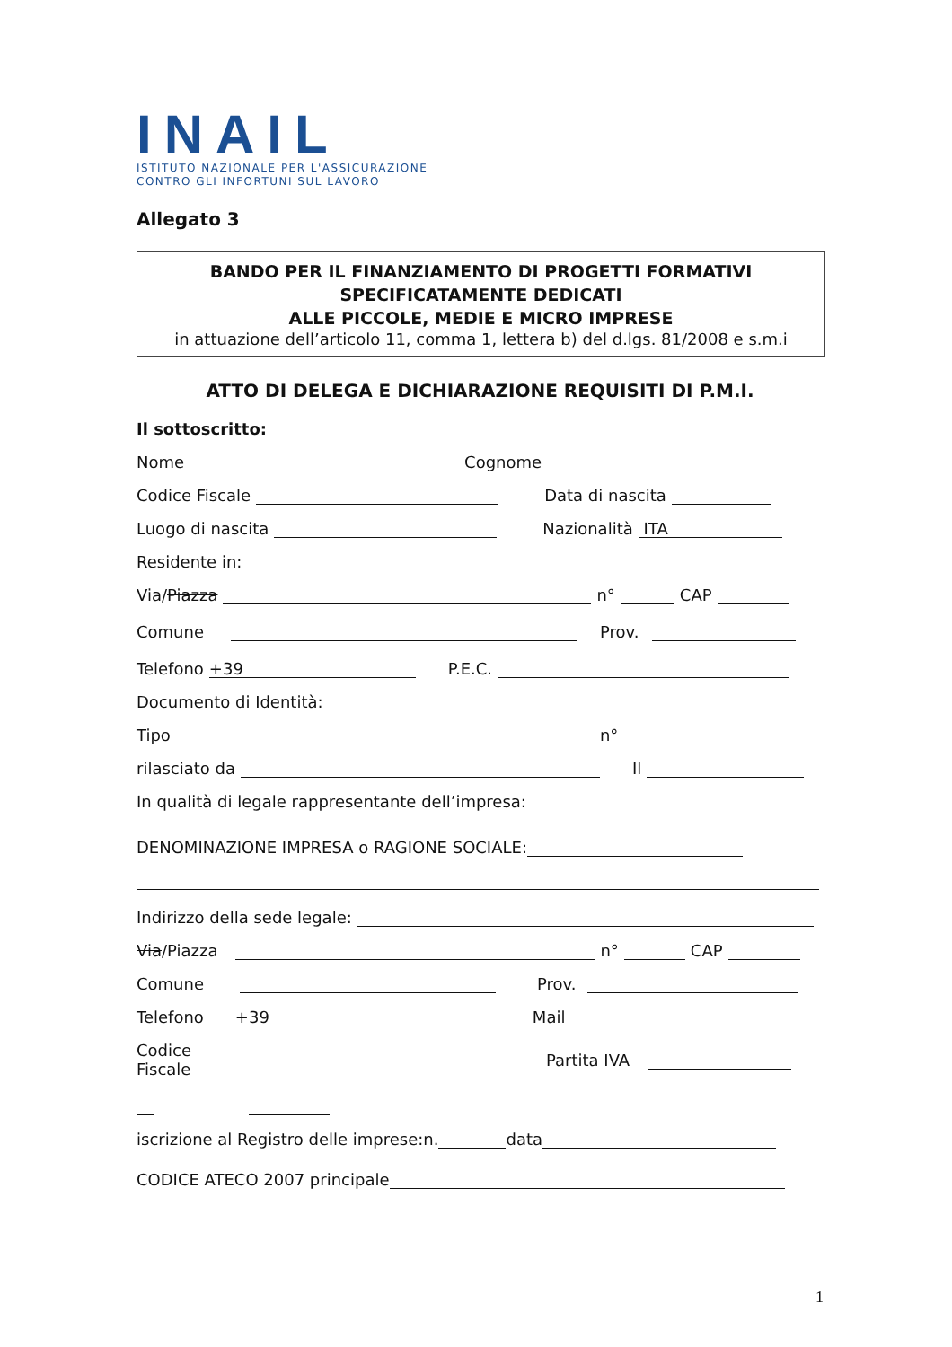INAIL
ISTITUTO NAZIONALE PER L'ASSICURAZIONE
CONTRO GLI INFORTUNI SUL LAVORO
Allegato 3
BANDO PER IL FINANZIAMENTO DI PROGETTI FORMATIVI
SPECIFICATAMENTE DEDICATI
ALLE PICCOLE, MEDIE E MICRO IMPRESE
in attuazione dell’articolo 11, comma 1, lettera b) del d.lgs. 81/2008 e s.m.i
ATTO DI DELEGA E DICHIARAZIONE REQUISITI DI P.M.I.
Il sottoscritto:
Nome Cognome
Codice Fiscale Data di nascita
Luogo di nascita Nazionalità ITA
Residente in:
Via/ Piazza n° CAP
Comune Prov.
Telefono +39 P.E.C.
Documento di Identità:
Tipo n°
rilasciato da Il
In qualità di legale rappresentante dell’impresa:
DENOMINAZIONE IMPRESA o RAGIONE SOCIALE:
Indirizzo della sede legale:
Via /Piazza n° CAP
Comune Prov.
Telefono +39 Mail
Codice
Fiscale Partita IVA
iscrizione al Registro delle imprese:n. data
CODICE ATECO 2007 principale
1